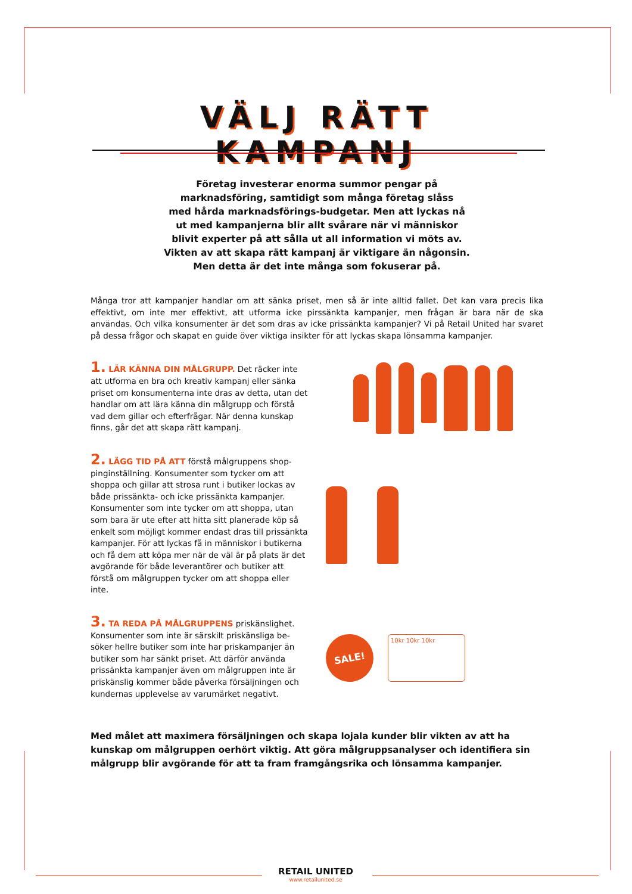VÄLJ RÄTT KAMPANJ
Företag investerar enorma summor pengar på
marknadsföring, samtidigt som många företag slåss
med hårda marknadsförings-budgetar. Men att lyckas nå
ut med kampanjerna blir allt svårare när vi människor
blivit experter på att sålla ut all information vi möts av.
Vikten av att skapa rätt kampanj är viktigare än någonsin.
Men detta är det inte många som fokuserar på.
Många tror att kampanjer handlar om att sänka priset, men så är inte alltid fallet. Det kan vara precis lika effektivt, om inte mer effektivt, att utforma icke pirssänkta kampanjer, men frågan är bara när de ska användas. Och vilka konsumenter är det som dras av icke prissänkta kampanjer? Vi på Retail United har svaret på dessa frågor och skapat en guide över viktiga insikter för att lyckas skapa lönsamma kampanjer.
1. LÄR KÄNNA DIN MÅLGRUPP. Det räcker inte att utforma en bra och kreativ kampanj eller sänka priset om konsumenterna inte dras av detta, utan det handlar om att lära känna din målgrupp och förstå vad dem gillar och efterfrågar. När denna kunskap finns, går det att skapa rätt kampanj.
2. LÄGG TID PÅ ATT förstå målgruppens shop­pinginställning. Konsumenter som tycker om att shoppa och gillar att strosa runt i butiker lockas av både prissänkta- och icke prissänkta kampanjer. Konsumenter som inte tycker om att shoppa, utan som bara är ute efter att hitta sitt planerade köp så enkelt som möjligt kommer endast dras till pris­sänkta kampanjer. För att lyckas få in människor i butikerna och få dem att köpa mer när de väl är på plats är det avgörande för både leverantörer och butiker att förstå om målgruppen tycker om att shoppa eller inte.
3. TA REDA PÅ MÅLGRUPPENS priskänslighet. Konsumenter som inte är särskilt priskänsliga be­söker hellre butiker som inte har priskampanjer än butiker som har sänkt priset. Att därför använda prissänkta kampanjer även om målgruppen inte är priskänslig kommer både påverka försäljningen och kundernas upplevelse av varumärket negativt.
SALE!
10kr 10kr 10kr
Med målet att maximera försäljningen och skapa lojala kunder blir vikten av att ha kunskap om målgruppen oerhört viktig. Att göra målgruppsanalyser och identifiera sin målgrupp blir avgörande för att ta fram framgångsrika och lönsamma kampanjer.
RETAIL UNITED
www.retailunited.se